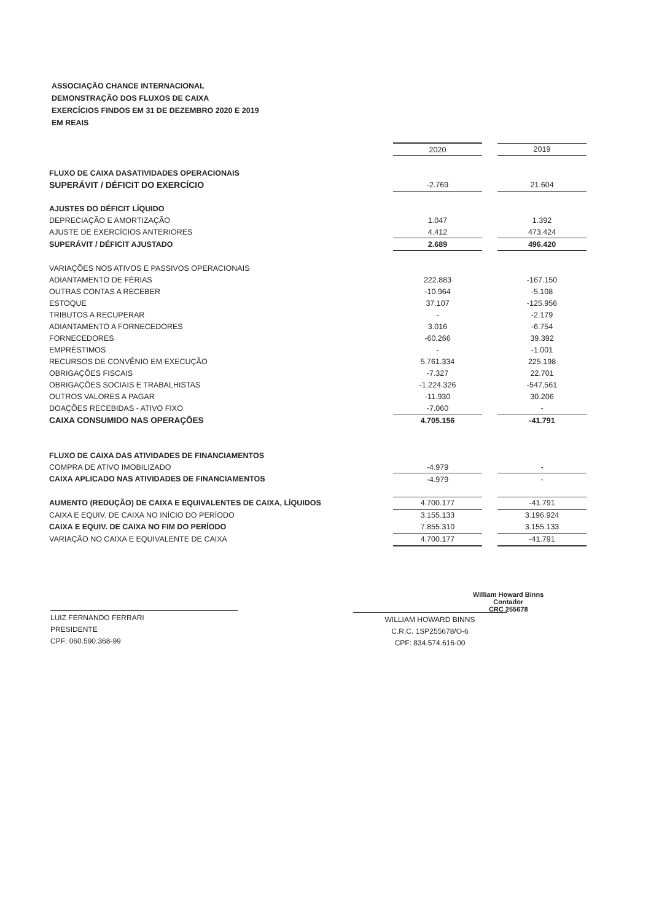ASSOCIAÇÃO CHANCE INTERNACIONAL
DEMONSTRAÇÃO DOS FLUXOS DE CAIXA
EXERCÍCIOS FINDOS EM 31 DE DEZEMBRO 2020 E 2019
EM REAIS
| | 2020 | | 2019 |
| FLUXO DE CAIXA DASATIVIDADES OPERACIONAIS | | | |
| SUPERÁVIT / DÉFICIT DO EXERCÍCIO | -2.769 | | 21.604 |
| AJUSTES DO DÉFICIT LÍQUIDO | | | |
| DEPRECIAÇÃO E AMORTIZAÇÃO | 1.047 | | 1.392 |
| AJUSTE DE EXERCÍCIOS ANTERIORES | 4.412 | | 473.424 |
| SUPERÁVIT / DÉFICIT AJUSTADO | 2.689 | | 496.420 |
| VARIAÇÕES NOS ATIVOS E PASSIVOS OPERACIONAIS | | | |
| ADIANTAMENTO DE FÉRIAS | 222.883 | | -167.150 |
| OUTRAS CONTAS A RECEBER | -10.964 | | -5.108 |
| ESTOQUE | 37.107 | | -125.956 |
| TRIBUTOS A RECUPERAR | - | | -2.179 |
| ADIANTAMENTO A FORNECEDORES | 3.016 | | -6.754 |
| FORNECEDORES | -60.266 | | 39.392 |
| EMPRÉSTIMOS | - | | -1.001 |
| RECURSOS DE CONVÊNIO EM EXECUÇÃO | 5.761.334 | | 225.198 |
| OBRIGAÇÕES FISCAIS | -7.327 | | 22.701 |
| OBRIGAÇÕES SOCIAIS E TRABALHISTAS | -1.224.326 | | -547,561 |
| OUTROS VALORES A PAGAR | -11.930 | | 30.206 |
| DOAÇÕES RECEBIDAS - ATIVO FIXO | -7.060 | | - |
| CAIXA CONSUMIDO NAS OPERAÇÕES | 4.705.156 | | -41.791 |
| FLUXO DE CAIXA DAS ATIVIDADES DE FINANCIAMENTOS | | | |
| COMPRA DE ATIVO IMOBILIZADO | -4.979 | | - |
| CAIXA APLICADO NAS ATIVIDADES DE FINANCIAMENTOS | -4.979 | | - |
| AUMENTO (REDUÇÃO) DE CAIXA E EQUIVALENTES DE CAIXA, LÍQUIDOS | 4.700.177 | | -41.791 |
| CAIXA E EQUIV. DE CAIXA NO INÍCIO DO PERÍODO | 3.155.133 | | 3.196.924 |
| CAIXA E EQUIV. DE CAIXA NO FIM DO PERÍODO | 7.855.310 | | 3.155.133 |
| VARIAÇÃO NO CAIXA E EQUIVALENTE DE CAIXA | 4.700.177 | | -41.791 |
LUIZ FERNANDO FERRARI
PRESIDENTE
CPF: 060.590.368-99
WILLIAM HOWARD BINNS
C.R.C. 1SP255678/O-6
CPF: 834.574.616-00
William Howard Binns
Contador
CRC 255678